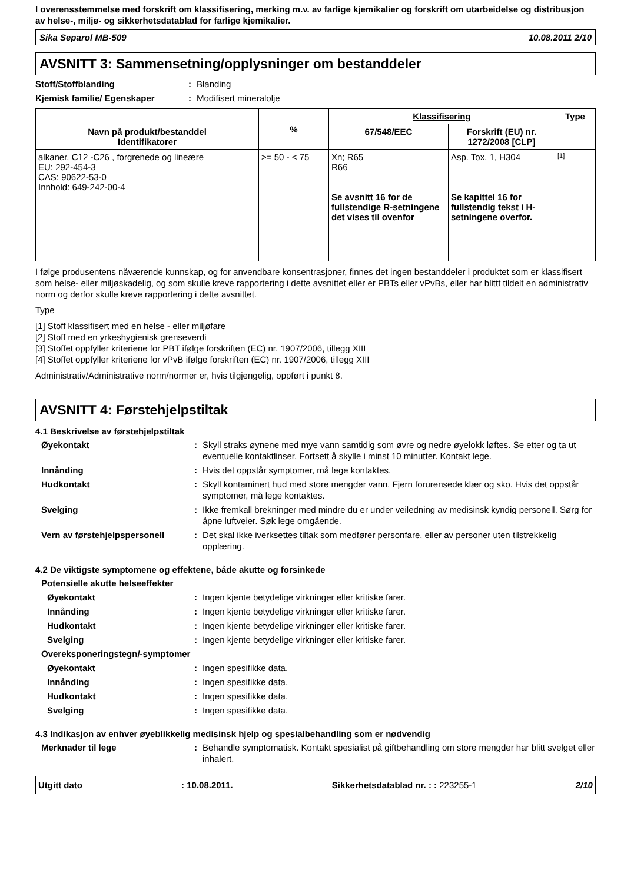I overensstemmelse med forskrift om klassifisering, merking m.v. av farlige kjemikalier og forskrift om utarbeidelse og distribusjon av helse-, miljø- og sikkerhetsdatablad for farlige kjemikalier.
Sika Separol MB-509 10.08.2011 2/10
AVSNITT 3: Sammensetning/opplysninger om bestanddeler
Stoff/Stoffblanding: Blanding
Kjemisk familie/ Egenskaper: Modifisert mineralolje
| Navn på produkt/bestanddel Identifikatorer | % | Klassifisering | | Type |
| --- | --- | --- | --- | --- |
| | | 67/548/EEC | Forskrift (EU) nr. 1272/2008 [CLP] | |
| alkaner, C12 -C26 , forgrenede og lineære EU: 292-454-3 CAS: 90622-53-0 Innhold: 649-242-00-4 | >= 50 - < 75 | Xn; R65 R66 Se avsnitt 16 for de fullstendige R-setningene det vises til ovenfor | Asp. Tox. 1, H304 Se kapittel 16 for fullstendig tekst i H-setningene overfor. | [1] |
I følge produsentens nåværende kunnskap, og for anvendbare konsentrasjoner, finnes det ingen bestanddeler i produktet som er klassifisert som helse- eller miljøskadelig, og som skulle kreve rapportering i dette avsnittet eller er PBTs eller vPvBs, eller har blittt tildelt en administrativ norm og derfor skulle kreve rapportering i dette avsnittet.
Type
[1] Stoff klassifisert med en helse - eller miljøfare
[2] Stoff med en yrkeshygienisk grenseverdi
[3] Stoffet oppfyller kriteriene for PBT ifølge forskriften (EC) nr. 1907/2006, tillegg XIII
[4] Stoffet oppfyller kriteriene for vPvB ifølge forskriften (EC) nr. 1907/2006, tillegg XIII
Administrativ/Administrative norm/normer er, hvis tilgjengelig, oppført i punkt 8.
AVSNITT 4: Førstehjelpstiltak
4.1 Beskrivelse av førstehjelpstiltak
Øyekontakt: Skyll straks øynene med mye vann samtidig som øvre og nedre øyelokk løftes. Se etter og ta ut eventuelle kontaktlinser. Fortsett å skylle i minst 10 minutter. Kontakt lege.
Innånding: Hvis det oppstår symptomer, må lege kontaktes.
Hudkontakt: Skyll kontaminert hud med store mengder vann. Fjern forurensede klær og sko. Hvis det oppstår symptomer, må lege kontaktes.
Svelging: Ikke fremkall brekninger med mindre du er under veiledning av medisinsk kyndig personell. Sørg for åpne luftveier. Søk lege omgående.
Vern av førstehjelpspersonell: Det skal ikke iverksettes tiltak som medfører personfare, eller av personer uten tilstrekkelig opplæring.
4.2 De viktigste symptomene og effektene, både akutte og forsinkede
Potensielle akutte helseeffekter
Øyekontakt: Ingen kjente betydelige virkninger eller kritiske farer.
Innånding: Ingen kjente betydelige virkninger eller kritiske farer.
Hudkontakt: Ingen kjente betydelige virkninger eller kritiske farer.
Svelging: Ingen kjente betydelige virkninger eller kritiske farer.
Overeksponeringstegn/-symptomer
Øyekontakt: Ingen spesifikke data.
Innånding: Ingen spesifikke data.
Hudkontakt: Ingen spesifikke data.
Svelging: Ingen spesifikke data.
4.3 Indikasjon av enhver øyeblikkelig medisinsk hjelp og spesialbehandling som er nødvendig
Merknader til lege: Behandle symptomatisk. Kontakt spesialist på giftbehandling om store mengder har blitt svelget eller inhalert.
Utgitt dato: 10.08.2011. Sikkerhetsdatablad nr. : : 223255-1 2/10